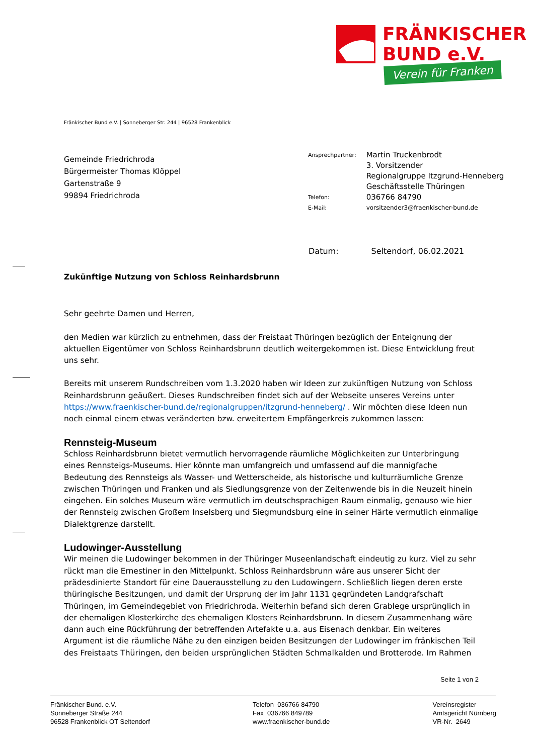FRÄNKISCHER
BUND e.V.
Verein für Franken
Fränkischer Bund e.V. | Sonneberger Str. 244 | 96528 Frankenblick
Gemeinde Friedrichroda
Bürgermeister Thomas Klöppel
Gartenstraße 9
99894 Friedrichroda
| Ansprechpartner: | Martin Truckenbrodt 3. Vorsitzender Regionalgruppe Itzgrund-Henneberg Geschäftsstelle Thüringen |
| Telefon: | 036766 84790 |
| E-Mail: | vorsitzender3@fraenkischer-bund.de |
Datum: Seltendorf, 06.02.2021
Zukünftige Nutzung von Schloss Reinhardsbrunn
Sehr geehrte Damen und Herren,
den Medien war kürzlich zu entnehmen, dass der Freistaat Thüringen bezüglich der Enteignung der aktuellen Eigentümer von Schloss Reinhardsbrunn deutlich weitergekommen ist. Diese Entwicklung freut uns sehr.
Bereits mit unserem Rundschreiben vom 1.3.2020 haben wir Ideen zur zukünftigen Nutzung von Schloss Reinhardsbrunn geäußert. Dieses Rundschreiben findet sich auf der Webseite unseres Vereins unter https://www.fraenkischer-bund.de/regionalgruppen/itzgrund-henneberg/ . Wir möchten diese Ideen nun noch einmal einem etwas veränderten bzw. erweitertem Empfängerkreis zukommen lassen:
Rennsteig-Museum
Schloss Reinhardsbrunn bietet vermutlich hervorragende räumliche Möglichkeiten zur Unterbringung eines Rennsteigs-Museums. Hier könnte man umfangreich und umfassend auf die mannigfache Bedeutung des Rennsteigs als Wasser- und Wetterscheide, als historische und kulturräumliche Grenze zwischen Thüringen und Franken und als Siedlungsgrenze von der Zeitenwende bis in die Neuzeit hinein eingehen. Ein solches Museum wäre vermutlich im deutschsprachigen Raum einmalig, genauso wie hier der Rennsteig zwischen Großem Inselsberg und Siegmundsburg eine in seiner Härte vermutlich einmalige Dialektgrenze darstellt.
Ludowinger-Ausstellung
Wir meinen die Ludowinger bekommen in der Thüringer Museenlandschaft eindeutig zu kurz. Viel zu sehr rückt man die Ernestiner in den Mittelpunkt. Schloss Reinhardsbrunn wäre aus unserer Sicht der prädesdinierte Standort für eine Dauerausstellung zu den Ludowingern. Schließlich liegen deren erste thüringische Besitzungen, und damit der Ursprung der im Jahr 1131 gegründeten Landgrafschaft Thüringen, im Gemeindegebiet von Friedrichroda. Weiterhin befand sich deren Grablege ursprünglich in der ehemaligen Klosterkirche des ehemaligen Klosters Reinhardsbrunn. In diesem Zusammenhang wäre dann auch eine Rückführung der betreffenden Artefakte u.a. aus Eisenach denkbar. Ein weiteres Argument ist die räumliche Nähe zu den einzigen beiden Besitzungen der Ludowinger im fränkischen Teil des Freistaats Thüringen, den beiden ursprünglichen Städten Schmalkalden und Brotterode. Im Rahmen
Seite 1 von 2
Fränkischer Bund. e.V.
Sonneberger Straße 244
96528 Frankenblick OT Seltendorf
Telefon 036766 84790
Fax 036766 849789
www.fraenkischer-bund.de
Vereinsregister
Amtsgericht Nürnberg
VR-Nr. 2649